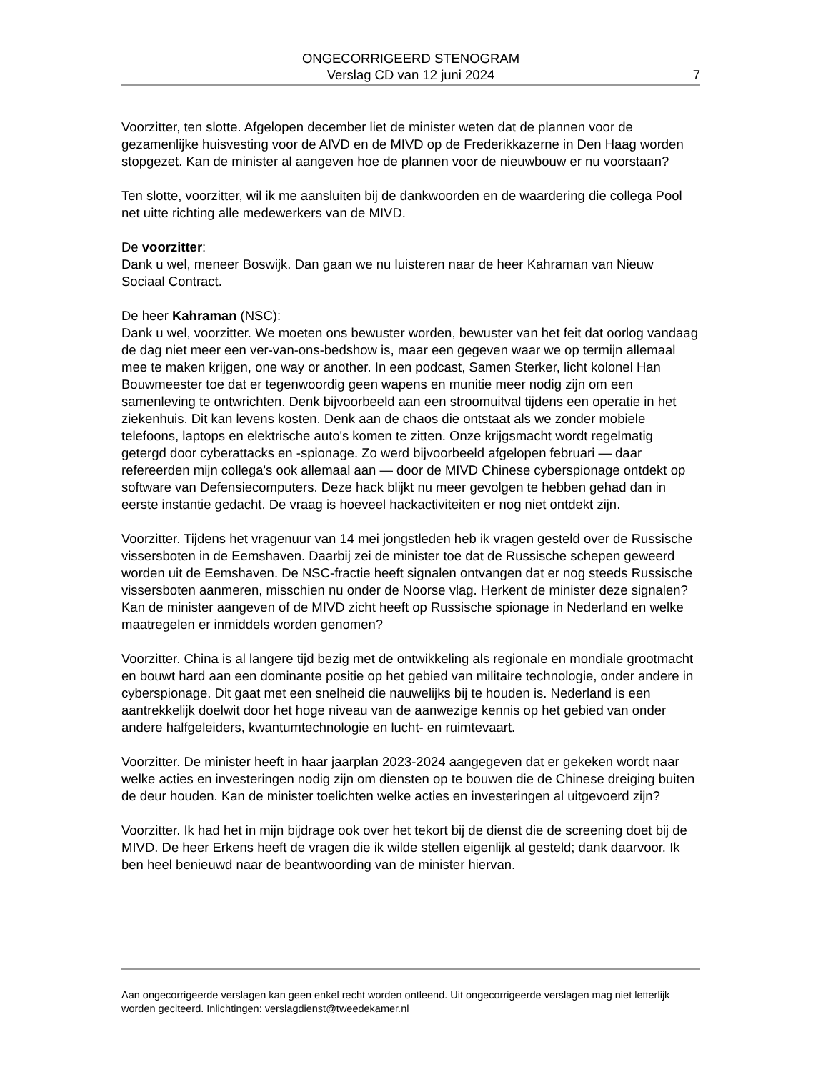ONGECORRIGEERD STENOGRAM
Verslag CD van 12 juni 2024
7
Voorzitter, ten slotte. Afgelopen december liet de minister weten dat de plannen voor de gezamenlijke huisvesting voor de AIVD en de MIVD op de Frederikkazerne in Den Haag worden stopgezet. Kan de minister al aangeven hoe de plannen voor de nieuwbouw er nu voorstaan?
Ten slotte, voorzitter, wil ik me aansluiten bij de dankwoorden en de waardering die collega Pool net uitte richting alle medewerkers van de MIVD.
De voorzitter:
Dank u wel, meneer Boswijk. Dan gaan we nu luisteren naar de heer Kahraman van Nieuw Sociaal Contract.
De heer Kahraman (NSC):
Dank u wel, voorzitter. We moeten ons bewuster worden, bewuster van het feit dat oorlog vandaag de dag niet meer een ver-van-ons-bedshow is, maar een gegeven waar we op termijn allemaal mee te maken krijgen, one way or another. In een podcast, Samen Sterker, licht kolonel Han Bouwmeester toe dat er tegenwoordig geen wapens en munitie meer nodig zijn om een samenleving te ontwrichten. Denk bijvoorbeeld aan een stroomuitval tijdens een operatie in het ziekenhuis. Dit kan levens kosten. Denk aan de chaos die ontstaat als we zonder mobiele telefoons, laptops en elektrische auto's komen te zitten. Onze krijgsmacht wordt regelmatig getergd door cyberattacks en -spionage. Zo werd bijvoorbeeld afgelopen februari — daar refereerden mijn collega's ook allemaal aan — door de MIVD Chinese cyberspionage ontdekt op software van Defensiecomputers. Deze hack blijkt nu meer gevolgen te hebben gehad dan in eerste instantie gedacht. De vraag is hoeveel hackactiviteiten er nog niet ontdekt zijn.
Voorzitter. Tijdens het vragenuur van 14 mei jongstleden heb ik vragen gesteld over de Russische vissersboten in de Eemshaven. Daarbij zei de minister toe dat de Russische schepen geweerd worden uit de Eemshaven. De NSC-fractie heeft signalen ontvangen dat er nog steeds Russische vissersboten aanmeren, misschien nu onder de Noorse vlag. Herkent de minister deze signalen? Kan de minister aangeven of de MIVD zicht heeft op Russische spionage in Nederland en welke maatregelen er inmiddels worden genomen?
Voorzitter. China is al langere tijd bezig met de ontwikkeling als regionale en mondiale grootmacht en bouwt hard aan een dominante positie op het gebied van militaire technologie, onder andere in cyberspionage. Dit gaat met een snelheid die nauwelijks bij te houden is. Nederland is een aantrekkelijk doelwit door het hoge niveau van de aanwezige kennis op het gebied van onder andere halfgeleiders, kwantumtechnologie en lucht- en ruimtevaart.
Voorzitter. De minister heeft in haar jaarplan 2023-2024 aangegeven dat er gekeken wordt naar welke acties en investeringen nodig zijn om diensten op te bouwen die de Chinese dreiging buiten de deur houden. Kan de minister toelichten welke acties en investeringen al uitgevoerd zijn?
Voorzitter. Ik had het in mijn bijdrage ook over het tekort bij de dienst die de screening doet bij de MIVD. De heer Erkens heeft de vragen die ik wilde stellen eigenlijk al gesteld; dank daarvoor. Ik ben heel benieuwd naar de beantwoording van de minister hiervan.
Aan ongecorrigeerde verslagen kan geen enkel recht worden ontleend. Uit ongecorrigeerde verslagen mag niet letterlijk worden geciteerd. Inlichtingen: verslagdienst@tweedekamer.nl